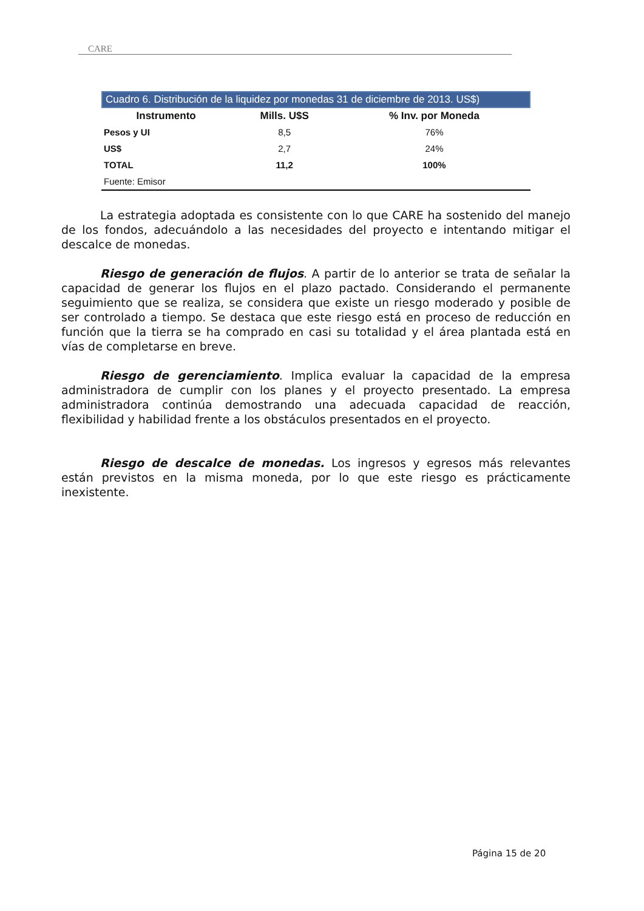CARE
Cuadro 6. Distribución de la liquidez por monedas 31 de diciembre de 2013. US$)
| Instrumento | Mills. U$S | % Inv. por Moneda |
| --- | --- | --- |
| Pesos y UI | 8,5 | 76% |
| US$ | 2,7 | 24% |
| TOTAL | 11,2 | 100% |
| Fuente: Emisor | | |
La estrategia adoptada es consistente con lo que CARE ha sostenido del manejo de los fondos, adecuándolo a las necesidades del proyecto e intentando mitigar el descalce de monedas.
Riesgo de generación de flujos. A partir de lo anterior se trata de señalar la capacidad de generar los flujos en el plazo pactado. Considerando el permanente seguimiento que se realiza, se considera que existe un riesgo moderado y posible de ser controlado a tiempo. Se destaca que este riesgo está en proceso de reducción en función que la tierra se ha comprado en casi su totalidad y el área plantada está en vías de completarse en breve.
Riesgo de gerenciamiento. Implica evaluar la capacidad de la empresa administradora de cumplir con los planes y el proyecto presentado. La empresa administradora continúa demostrando una adecuada capacidad de reacción, flexibilidad y habilidad frente a los obstáculos presentados en el proyecto.
Riesgo de descalce de monedas. Los ingresos y egresos más relevantes están previstos en la misma moneda, por lo que este riesgo es prácticamente inexistente.
Página 15 de 20